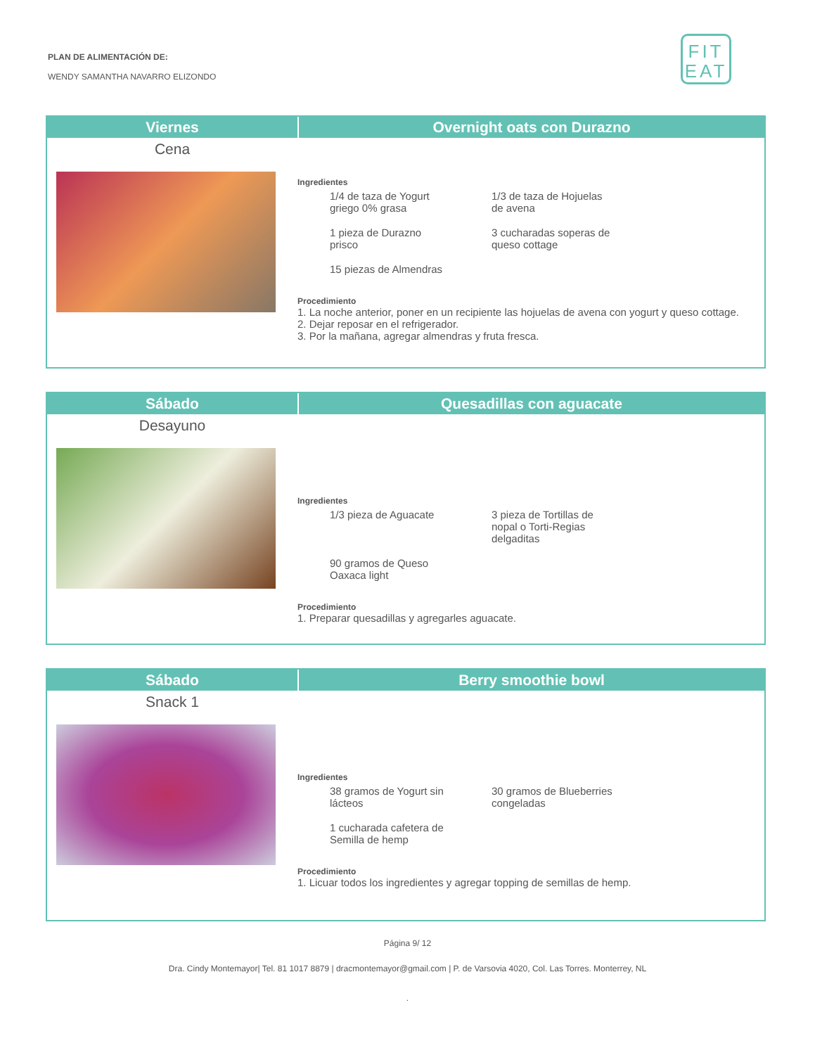PLAN DE ALIMENTACIÓN DE:
WENDY SAMANTHA NAVARRO ELIZONDO
FIT
EAT
Viernes Overnight oats con Durazno
Cena
Ingredientes
1/4 de taza de Yogurt griego 0% grasa
1/3 de taza de Hojuelas de avena
1 pieza de Durazno prisco
3 cucharadas soperas de queso cottage
15 piezas de Almendras
Procedimiento
1. La noche anterior, poner en un recipiente las hojuelas de avena con yogurt y queso cottage.
2. Dejar reposar en el refrigerador.
3. Por la mañana, agregar almendras y fruta fresca.
Sábado Quesadillas con aguacate
Desayuno
Ingredientes
1/3 pieza de Aguacate
3 pieza de Tortillas de nopal o Torti-Regias delgaditas
90 gramos de Queso Oaxaca light
Procedimiento
1. Preparar quesadillas y agregarles aguacate.
Sábado Berry smoothie bowl
Snack 1
Ingredientes
38 gramos de Yogurt sin lácteos
30 gramos de Blueberries congeladas
1 cucharada cafetera de Semilla de hemp
Procedimiento
1. Licuar todos los ingredientes y agregar topping de semillas de hemp.
Página 9/ 12
Dra. Cindy Montemayor| Tel. 81 1017 8879 | dracmontemayor@gmail.com | P. de Varsovia 4020, Col. Las Torres. Monterrey, NL
.